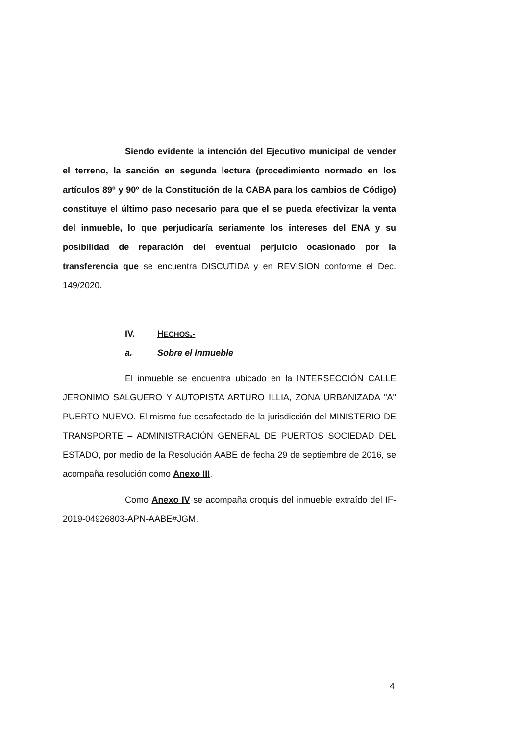Siendo evidente la intención del Ejecutivo municipal de vender el terreno, la sanción en segunda lectura (procedimiento normado en los artículos 89º y 90º de la Constitución de la CABA para los cambios de Código) constituye el último paso necesario para que el se pueda efectivizar la venta del inmueble, lo que perjudicaría seriamente los intereses del ENA y su posibilidad de reparación del eventual perjuicio ocasionado por la transferencia que se encuentra DISCUTIDA y en REVISION conforme el Dec. 149/2020.
IV. HECHOS.-
a. Sobre el Inmueble
El inmueble se encuentra ubicado en la INTERSECCIÓN CALLE JERONIMO SALGUERO Y AUTOPISTA ARTURO ILLIA, ZONA URBANIZADA "A" PUERTO NUEVO. El mismo fue desafectado de la jurisdicción del MINISTERIO DE TRANSPORTE – ADMINISTRACIÓN GENERAL DE PUERTOS SOCIEDAD DEL ESTADO, por medio de la Resolución AABE de fecha 29 de septiembre de 2016, se acompaña resolución como Anexo III.
Como Anexo IV se acompaña croquis del inmueble extraído del IF-2019-04926803-APN-AABE#JGM.
4